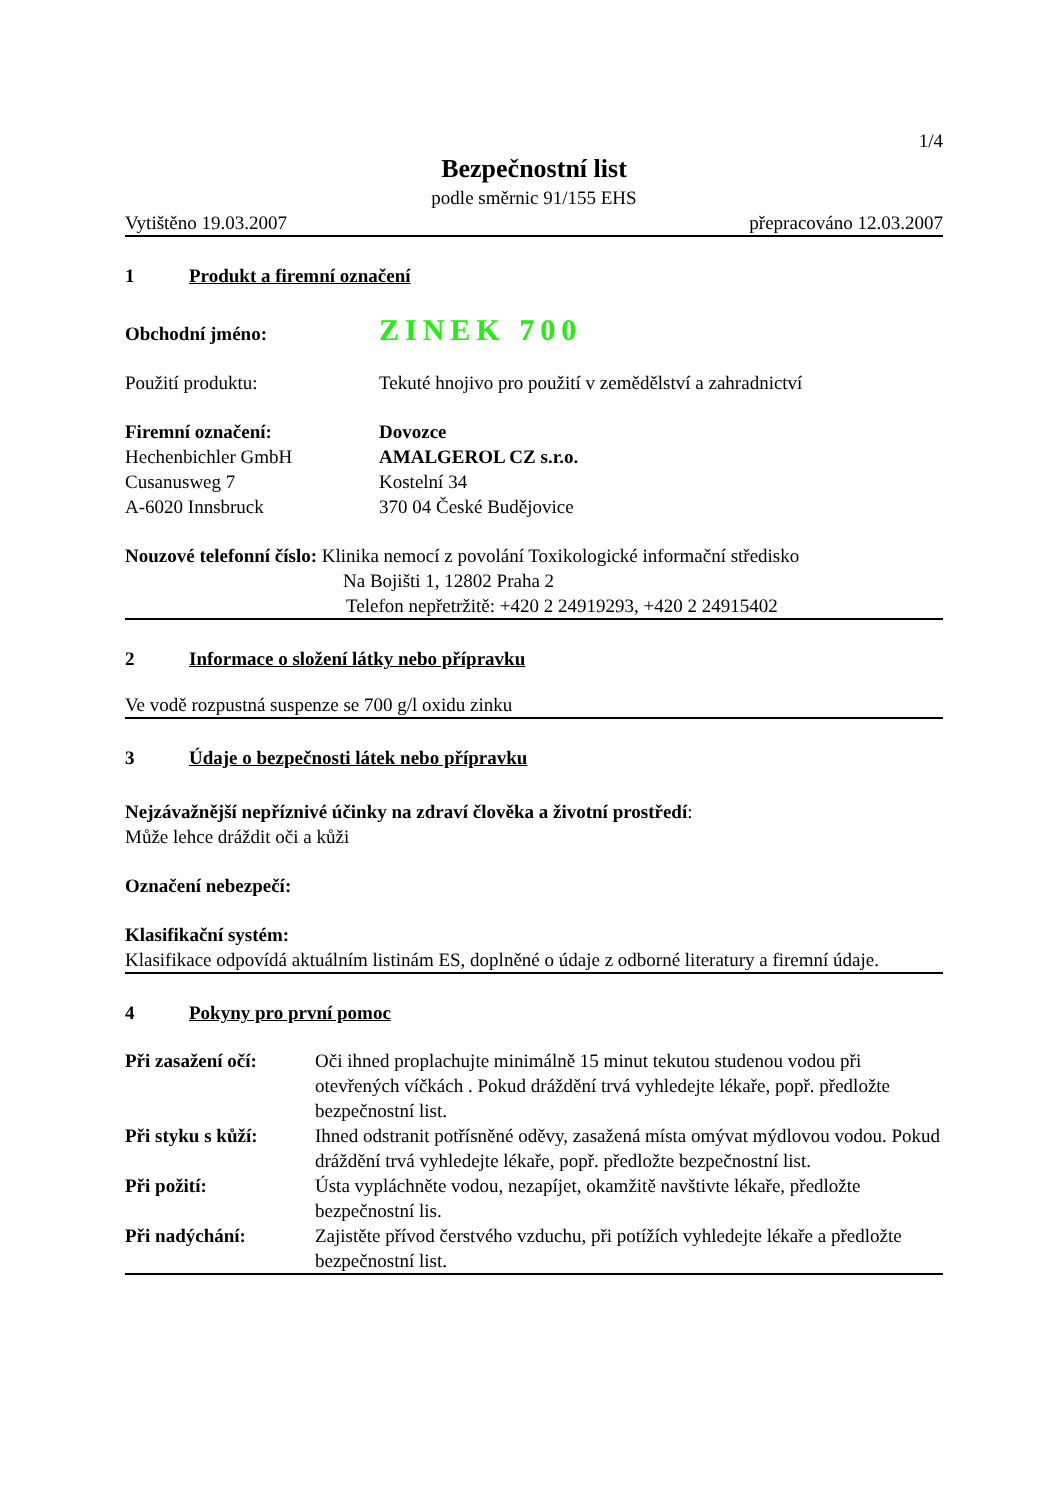1/4
Bezpečnostní list
podle směrnic 91/155 EHS
Vytištěno 19.03.2007 přepracováno 12.03.2007
1 Produkt a firemní označení
Obchodní jméno:
ZINEK 700
Použití produktu: Tekuté hnojivo pro použití v zemědělství a zahradnictví
Firemní označení:
Hechenbichler GmbH
Cusanusweg 7
A-6020 Innsbruck
Dovozce
AMALGEROL CZ s.r.o.
Kostelní 34
370 04 České Budějovice
Nouzové telefonní číslo: Klinika nemocí z povolání Toxikologické informační středisko
Na Bojišti 1, 12802 Praha 2
Telefon nepřetržitě: +420 2 24919293, +420 2 24915402
2 Informace o složení látky nebo přípravku
Ve vodě rozpustná suspenze se 700 g/l oxidu zinku
3 Údaje o bezpečnosti látek nebo přípravku
Nejzávažnější nepříznivé účinky na zdraví člověka a životní prostředí:
Může lehce dráždit oči a kůži
Označení nebezpečí:
Klasifikační systém:
Klasifikace odpovídá aktuálním listinám ES, doplněné o údaje z odborné literatury a firemní údaje.
4 Pokyny pro první pomoc
Při zasažení očí:
Oči ihned proplachujte minimálně 15 minut tekutou studenou vodou při otevřených víčkách . Pokud dráždění trvá vyhledejte lékaře, popř. předložte bezpečnostní list.
Při styku s kůží:
Ihned odstranit potřísněné oděvy, zasažená místa omývat mýdlovou vodou. Pokud dráždění trvá vyhledejte lékaře, popř. předložte bezpečnostní list.
Při požití: Ústa vypláchněte vodou, nezapíjet, okamžitě navštivte lékaře, předložte bezpečnostní lis.
Při nadýchání: Zajistěte přívod čerstvého vzduchu, při potížích vyhledejte lékaře a předložte bezpečnostní list.